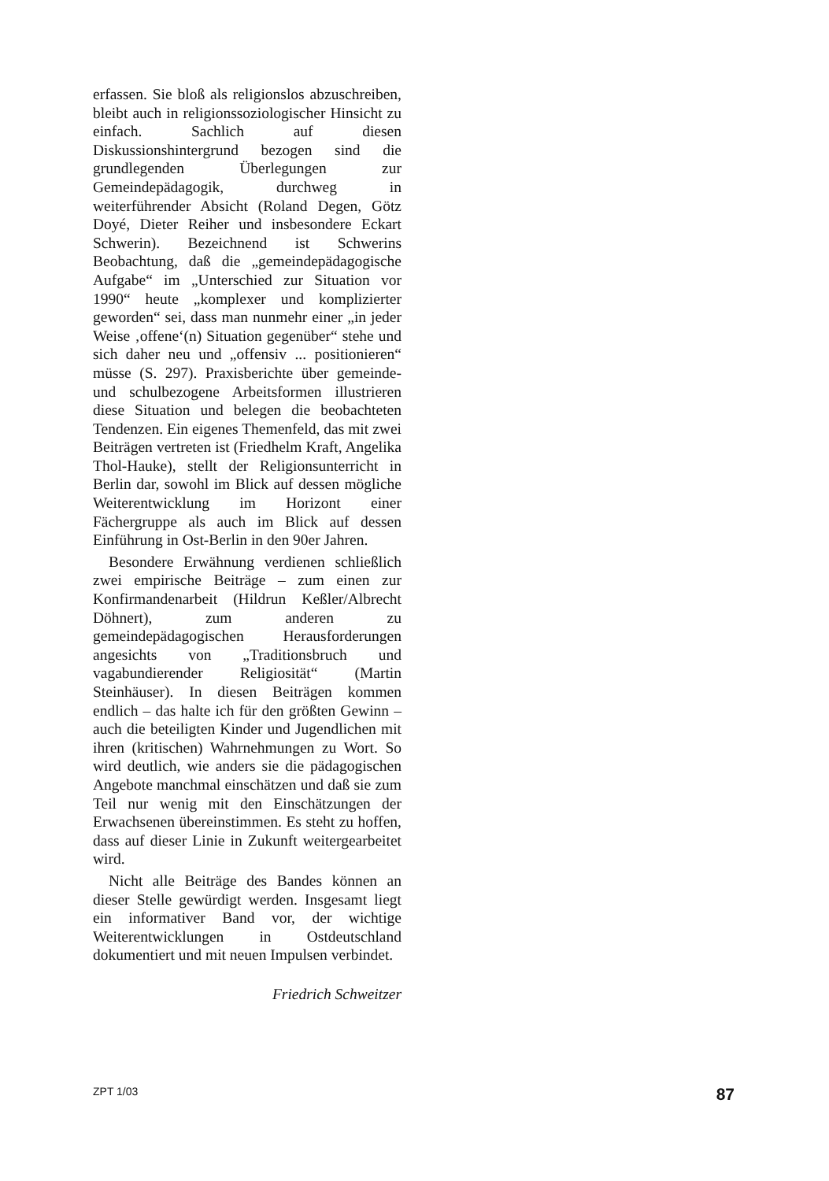erfassen. Sie bloß als religionslos abzuschreiben, bleibt auch in religionssoziologischer Hinsicht zu einfach. Sachlich auf diesen Diskussionshintergrund bezogen sind die grundlegenden Überlegungen zur Gemeindepädagogik, durchweg in weiterführender Absicht (Roland Degen, Götz Doyé, Dieter Reiher und insbesondere Eckart Schwerin). Bezeichnend ist Schwerins Beobachtung, daß die „gemeindepädagogische Aufgabe“ im „Unterschied zur Situation vor 1990“ heute „komplexer und komplizierter geworden“ sei, dass man nunmehr einer „in jeder Weise ‚offene‘(n) Situation gegenüber“ stehe und sich daher neu und „offensiv ... positionieren“ müsse (S. 297). Praxisberichte über gemeinde- und schulbezogene Arbeitsformen illustrieren diese Situation und belegen die beobachteten Tendenzen. Ein eigenes Themenfeld, das mit zwei Beiträgen vertreten ist (Friedhelm Kraft, Angelika Thol-Hauke), stellt der Religionsunterricht in Berlin dar, sowohl im Blick auf dessen mögliche Weiterentwicklung im Horizont einer Fächergruppe als auch im Blick auf dessen Einführung in Ost-Berlin in den 90er Jahren.
Besondere Erwähnung verdienen schließlich zwei empirische Beiträge – zum einen zur Konfirmandenarbeit (Hildrun Keßler/Albrecht Döhnert), zum anderen zu gemeindepädagogischen Herausforderungen angesichts von „Traditionsbruch und vagabundierender Religiosität“ (Martin Steinhäuser). In diesen Beiträgen kommen endlich – das halte ich für den größten Gewinn – auch die beteiligten Kinder und Jugendlichen mit ihren (kritischen) Wahrnehmungen zu Wort. So wird deutlich, wie anders sie die pädagogischen Angebote manchmal einschätzen und daß sie zum Teil nur wenig mit den Einschätzungen der Erwachsenen übereinstimmen. Es steht zu hoffen, dass auf dieser Linie in Zukunft weitergearbeitet wird.
Nicht alle Beiträge des Bandes können an dieser Stelle gewürdigt werden. Insgesamt liegt ein informativer Band vor, der wichtige Weiterentwicklungen in Ostdeutschland dokumentiert und mit neuen Impulsen verbindet.
Friedrich Schweitzer
ZPT 1/03 87